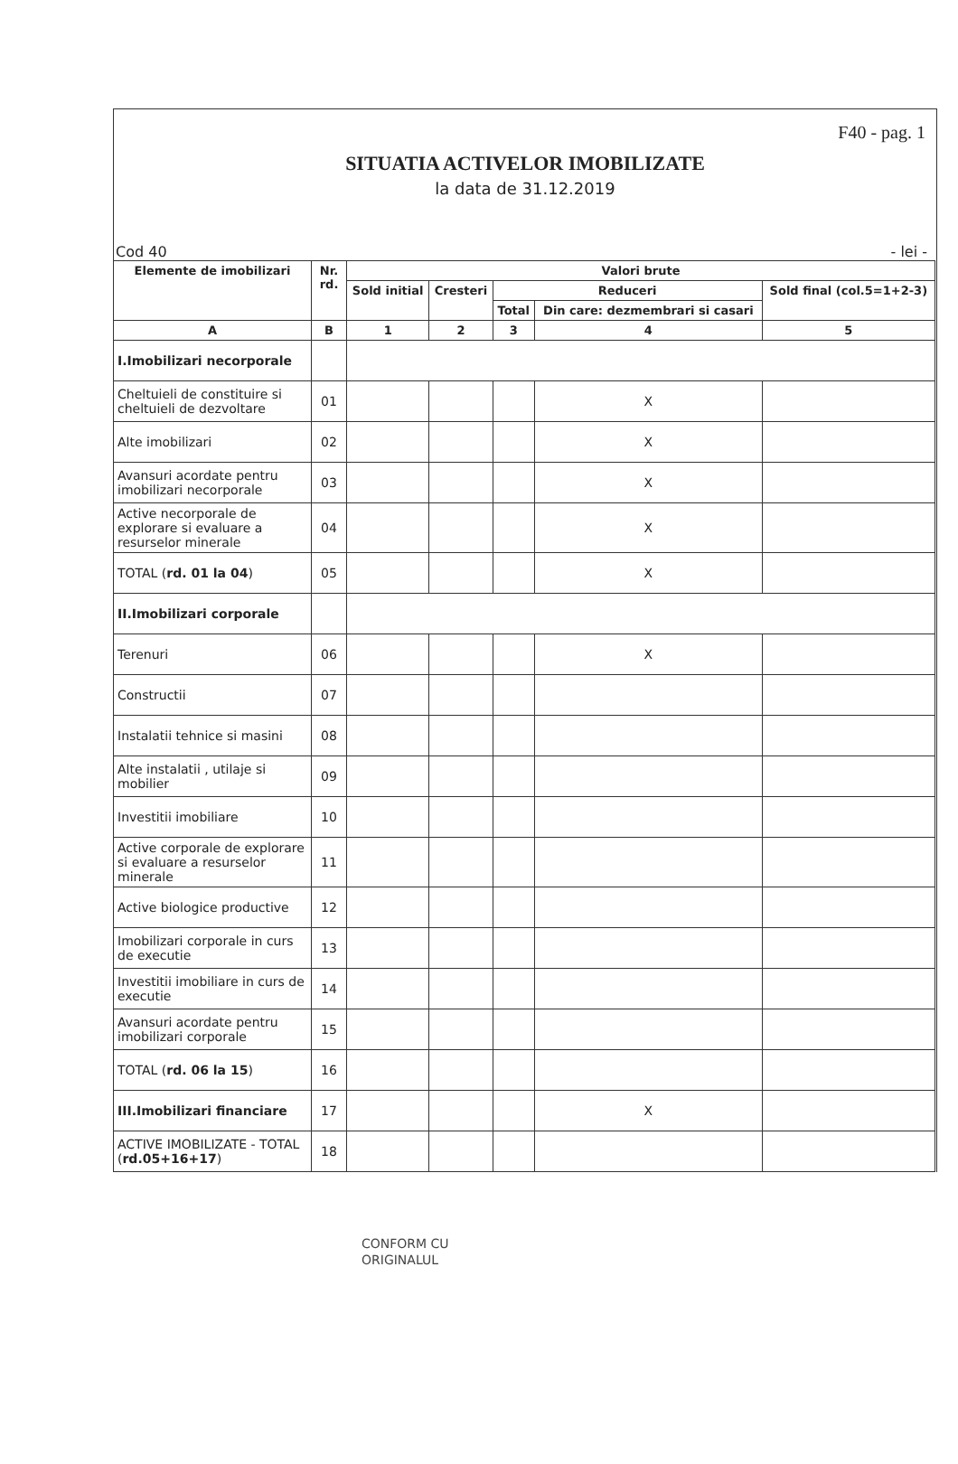F40 - pag. 1
SITUATIA ACTIVELOR IMOBILIZATE
la data de 31.12.2019
Cod 40 - lei -
| Elemente de imobilizari | Nr. rd. | Valori brute | | | | |
| --- | --- | --- | --- | --- | --- | --- |
| | | Sold initial | Cresteri | Reduceri | | Sold final (col.5=1+2-3) |
| | | | | Total | Din care: dezmembrari si casari | |
| A | B | 1 | 2 | 3 | 4 | 5 |
| I.Imobilizari necorporale | | | | | | |
| Cheltuieli de constituire si cheltuieli de dezvoltare | 01 | | | | X | |
| Alte imobilizari | 02 | | | | X | |
| Avansuri acordate pentru imobilizari necorporale | 03 | | | | X | |
| Active necorporale de explorare si evaluare a resurselor minerale | 04 | | | | X | |
| TOTAL ( rd. 01 la 04 ) | 05 | | | | X | |
| II.Imobilizari corporale | | | | | | |
| Terenuri | 06 | | | | X | |
| Constructii | 07 | | | | | |
| Instalatii tehnice si masini | 08 | | | | | |
| Alte instalatii , utilaje si mobilier | 09 | | | | | |
| Investitii imobiliare | 10 | | | | | |
| Active corporale de explorare si evaluare a resurselor minerale | 11 | | | | | |
| Active biologice productive | 12 | | | | | |
| Imobilizari corporale in curs de executie | 13 | | | | | |
| Investitii imobiliare in curs de executie | 14 | | | | | |
| Avansuri acordate pentru imobilizari corporale | 15 | | | | | |
| TOTAL ( rd. 06 la 15 ) | 16 | | | | | |
| III.Imobilizari financiare | 17 | | | | X | |
| ACTIVE IMOBILIZATE - TOTAL ( rd.05+16+17 ) | 18 | | | | | |
CONFORM CU
ORIGINALUL